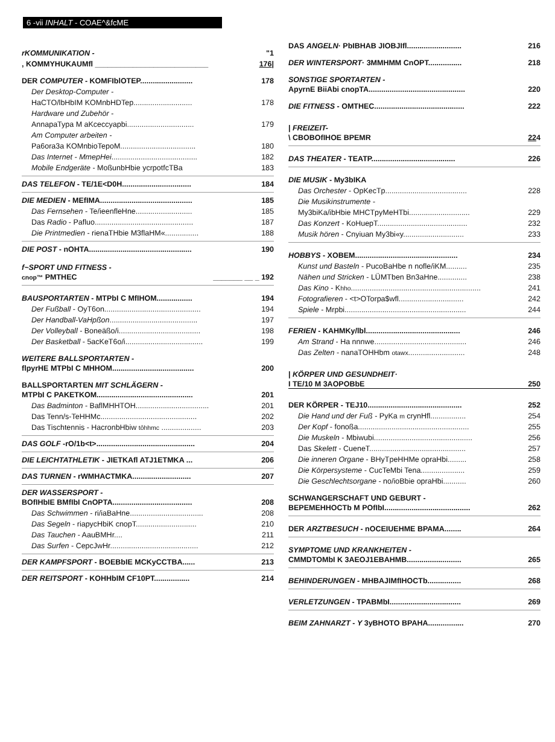6 -vii INHALT - COAE^&fcME
rKOMMUNIKATION - "1
, KOMMYHUKAUMfl ___________________________ 176|
DER COMPUTER - KOMFIblOTEP......................... 178
Der Desktop-Computer -
HaCTO/lbHbIM KOMnbHDTep............................ 178
Hardware und Zubehör -
AnnapaTypa M aKceccyapbi................................ 179
Am Computer arbeiten -
Pa6ora3a KOMnbioTepoM.................................... 180
Das Internet - MmepHei......................................... 182
Mobile Endgeräte - MoßunbHbie ycrpotfcTBa 183
DAS TELEFON - TE/1E<D0H................................. 184
DIE MEDIEN - MEfIMA............................................ 185
Das Fernsehen - Te/ieenfleHne........................... 185
Das Radio - Pafluo............................................... 187
Die Printmedien - rienaTHbie M3flaHM«................ 188
DIE POST - nOHTA................................................. 190
f~SPORT UND FITNESS -
cnop™ PMTHEC _______ __ _ 192
BAUSPORTARTEN - MTPbI C MfIHOM................. 194
Der Fußball - OyT6on.............................................. 194
Der Handball-VaHpßon.......................................... 197
Der Volleyball - Boneäßo/i....................................... 198
Der Basketball - 5acKeT6o/i..................................... 199
WEITERE BALLSPORTARTEN -
flpyrHE MTPbI C MHHOM....................................... 200
BALLSPORTARTEN MIT SCHLÄGERN -
MTPbI C PAKETKOM.............................................. 201
Das Badminton - BaflMHHTOH................................... 201
Das Tenn/s-TeHHMc.............................................. 202
Das Tischtennis - HacronbHbiw tôhhmc ................... 203
DAS GOLF -rO/1b<t>............................................... 204
DIE LEICHTATHLETIK - JIETKAfl ATJ1ETMKA ... 206
DAS TURNEN - rWMHACTMKA............................ 207
DER WASSERSPORT -
BOfIHbIE BMfIbI CnOPTA...................................... 208
Das Schwimmen - ri/iaBaHne................................... 208
Das Segeln - riapycHbiK cnopT............................. 210
Das Tauchen - AauBMHr.... 211
Das Surfen - CepcJwHr.......................................... 212
DER KAMPFSPORT - BOEBbIE MCKyCCTBA...... 213
DER REITSPORT - KOHHbIM CF10PT................. 214
DAS ANGELN· PbIBHAB JIOBJIfl.......................... 216
DER WINTERSPORT· 3MMHMM CnOPT................ 218
SONSTIGE SPORTARTEN -
ApyrnE BiiAbi cnopTA.............................................. 220
DIE FITNESS - OMTHEC........................................... 222
| FREIZEIT-
\ CBOBOfIHOE BPEMR 224
DAS THEATER - TEATP........................................ 226
DIE MUSIK - My3bIKA
Das Orchester - OpKecTp....................................... 228
Die Musikinstrumente -
My3biKa/ibHbie MHCTpyMeHTbi............................. 229
Das Konzert - KoHuepT........................................... 232
Musik hören - Cnyiuan My3bi«y............................. 233
HOBBYS - XOBEM................................................. 234
Kunst und Basteln - PucoBaHbe n nofle/iKM.......... 235
Nähen und Stricken - LÜMTben Bn3aHne.............. 238
Das Kino - Khho.............................................................. 241
Fotografieren - <t>OTorpa$wfl............................... 242
Spiele - Mrpbi.......................................................... 244
FERIEN - KAHMKy/lbl............................................. 246
Am Strand - Ha nnnwe............................................ 246
Das Zelten - nanaTOHHbm otawx........................... 248
| KÖRPER UND GESUNDHEIT·
I TE/10 M 3AOPOBbE 250
DER KÖRPER - TEJ10............................................. 252
Die Hand und der Fuß - PyKa m crynHfl................. 254
Der Kopf - fonoßa..................................................... 255
Die Muskeln - Mbiwubi............................................... 256
Das Skelett - CueneT.............................................. 257
Die inneren Organe - BHyTpeHHMe opraHbi......... 258
Die Körpersysteme - CucTeMbi Tena..................... 259
Die Geschlechtsorgane - no/ioBbie opraHbi........... 260
SCHWANGERSCHAFT UND GEBURT -
BEPEMEHHOCTb M POfIbI......................................... 262
DER ARZTBESUCH - nOCEIUEHME BPAMA........ 264
SYMPTOME UND KRANKHEITEN -
CMMDTOMbI K 3AEOJ1EBAHMB.......................... 265
BEHINDERUNGEN - MHBAJIMfIHOCTb................ 268
VERLETZUNGEN - TPABMbI.................................. 269
BEIM ZAHNARZT - Y 3yBHOTO BPAHA................. 270